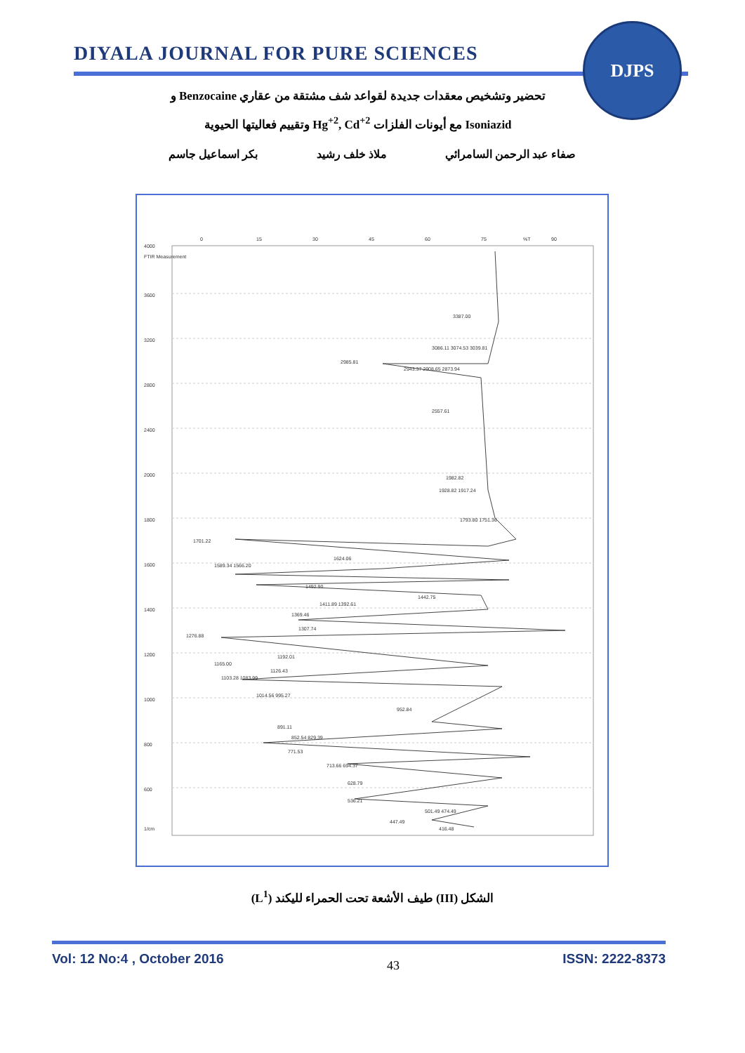DIYALA JOURNAL FOR PURE SCIENCES
DJPS
تحضير وتشخيص معقدات جديدة لقواعد شف مشتقة من عقاري Benzocaine و
Isoniazid مع أيونات الفلزات Hg<sup>+2</sup>, Cd<sup>+2</sup> وتقييم فعاليتها الحيوية
صفاء عبد الرحمن السامرائي ملاذ خلف رشيد بكر اسماعيل جاسم
0
15
30
45
60
75
%T
90
4000
FTIR Measurement
3600
3200
2800
2400
2000
1800
1600
1400
1200
1000
800
600
1/cm
3387.00
3086.11 3074.53 3039.81
2985.81
2943.37 2908.65 2873.94
2557.61
1982.82
1928.82 1917.24
1793.80 1751.36
1701.22
1624.06
1589.34 1566.20
1492.90
1442.75
1411.89 1392.61
1369.46
1307.74
1276.88
1192.01
1165.00
1126.43
1103.28 1083.99
1014.56 995.27
952.84
891.11
852.54 829.39
771.53
713.66 694.37
628.79
536.21
501.49 474.49
447.49
416.48
الشكل (III) طيف الأشعة تحت الحمراء لليكند (L<sup>1</sup>)
Vol: 12 No:4 , October 2016 43 ISSN: 2222-8373